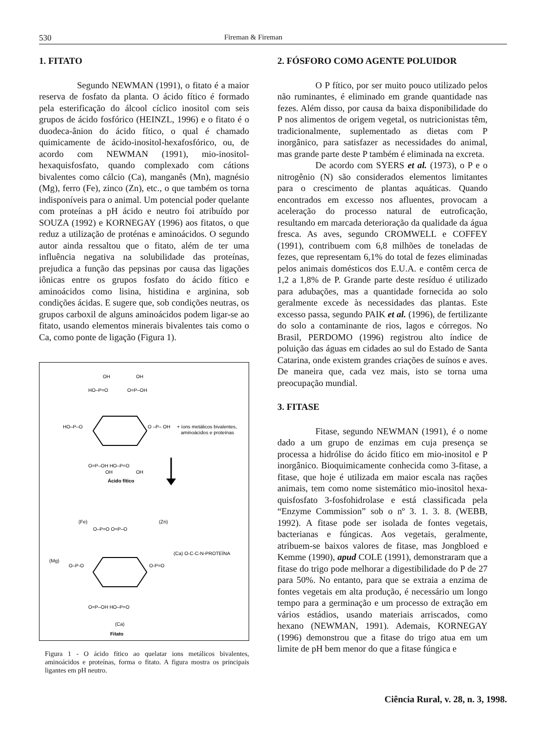530 Fireman & Fireman
1. FITATO
Segundo NEWMAN (1991), o fitato é a maior reserva de fosfato da planta. O ácido fítico é formado pela esterificação do álcool cíclico inositol com seis grupos de ácido fosfórico (HEINZL, 1996) e o fitato é o duodeca-ânion do ácido fítico, o qual é chamado quimicamente de ácido-inositol-hexafosfórico, ou, de acordo com NEWMAN (1991), mio-inositol-hexaquisfosfato, quando complexado com cátions bivalentes como cálcio (Ca), manganês (Mn), magnésio (Mg), ferro (Fe), zinco (Zn), etc., o que também os torna indisponíveis para o animal. Um potencial poder quelante com proteínas a pH ácido e neutro foi atribuído por SOUZA (1992) e KORNEGAY (1996) aos fitatos, o que reduz a utilização de proténas e aminoácidos. O segundo autor ainda ressaltou que o fitato, além de ter uma influência negativa na solubilidade das proteínas, prejudica a função das pepsinas por causa das ligações iônicas entre os grupos fosfato do ácido fítico e aminoácidos como lisina, histidina e arginina, sob condições ácidas. E sugere que, sob condições neutras, os grupos carboxil de alguns aminoácidos podem ligar-se ao fitato, usando elementos minerais bivalentes tais como o Ca, como ponte de ligação (Figura 1).
OH
OH
HO–P=O
O=P–OH
HO–P–O
O –P– OH
+ íons metálicos bivalentes,
aminoácidos e proteínas
O=P–OH HO–P=O
OH
OH
Ácido fítico
(Fe)
(Zn)
O–P=O O=P–O
(Mg)
O–P-O
O-P=O
(Ca) O-C-C-N-PROTEÍNA
O=P–OH HO–P=O
(Ca)
Fitato
Figura 1 - O ácido fítico ao quelatar ions metálicos bivalentes, aminoácidos e proteínas, forma o fitato. A figura mostra os principais ligantes em pH neutro.
2. FÓSFORO COMO AGENTE POLUIDOR
O P fítico, por ser muito pouco utilizado pelos não ruminantes, é eliminado em grande quantidade nas fezes. Além disso, por causa da baixa disponibilidade do P nos alimentos de origem vegetal, os nutricionistas têm, tradicionalmente, suplementado as dietas com P inorgânico, para satisfazer as necessidades do animal, mas grande parte deste P também é eliminada na excreta.
De acordo com SYERS et al. (1973), o P e o nitrogênio (N) são considerados elementos limitantes para o crescimento de plantas aquáticas. Quando encontrados em excesso nos afluentes, provocam a aceleração do processo natural de eutroficação, resultando em marcada deterioração da qualidade da água fresca. As aves, segundo CROMWELL e COFFEY (1991), contribuem com 6,8 milhões de toneladas de fezes, que representam 6,1% do total de fezes eliminadas pelos animais domésticos dos E.U.A. e contêm cerca de 1,2 a 1,8% de P. Grande parte deste resíduo é utilizado para adubações, mas a quantidade fornecida ao solo geralmente excede às necessidades das plantas. Este excesso passa, segundo PAIK et al. (1996), de fertilizante do solo a contaminante de rios, lagos e córregos. No Brasil, PERDOMO (1996) registrou alto índice de poluição das águas em cidades ao sul do Estado de Santa Catarina, onde existem grandes criações de suínos e aves. De maneira que, cada vez mais, isto se torna uma preocupação mundial.
3. FITASE
Fitase, segundo NEWMAN (1991), é o nome dado a um grupo de enzimas em cuja presença se processa a hidrólise do ácido fítico em mio-inositol e P inorgânico. Bioquimicamente conhecida como 3-fitase, a fitase, que hoje é utilizada em maior escala nas rações animais, tem como nome sistemático mio-inositol hexa-quisfosfato 3-fosfohidrolase e está classificada pela “Enzyme Commission” sob o nº 3. 1. 3. 8. (WEBB, 1992). A fitase pode ser isolada de fontes vegetais, bacterianas e fúngicas. Aos vegetais, geralmente, atribuem-se baixos valores de fitase, mas Jongbloed e Kemme (1990), apud COLE (1991), demonstraram que a fitase do trigo pode melhorar a digestibilidade do P de 27 para 50%. No entanto, para que se extraia a enzima de fontes vegetais em alta produção, é necessário um longo tempo para a germinação e um processo de extração em vários estádios, usando materiais arriscados, como hexano (NEWMAN, 1991). Ademais, KORNEGAY (1996) demonstrou que a fitase do trigo atua em um limite de pH bem menor do que a fitase fúngica e
Ciência Rural, v. 28, n. 3, 1998.